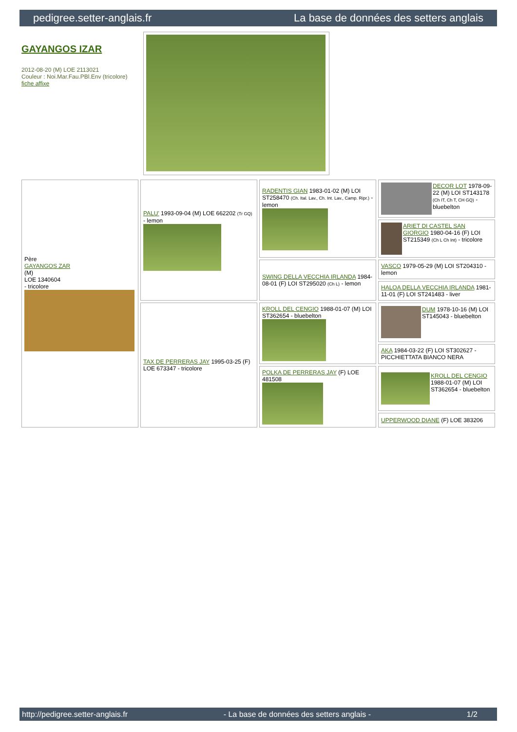pedigree.setter-anglais.fr La base de données des setters anglais
GAYANGOS IZAR
2012-08-20 (M) LOE 2113021
Couleur : Noi.Mar.Fau.PBl.Env (tricolore)
fiche affixe
| Père GAYANGOS ZAR (M) LOE 1340604 - tricolore | PALU' 1993-09-04 (M) LOE 662202 (Tr GQ) - lemon | RADENTIS GIAN 1983-01-02 (M) LOI ST258470 (Ch. Ital. Lav., Ch. Int. Lav., Camp. Ripr.) - lemon | DECOR LOT 1978-09-22 (M) LOI ST143178 (Ch IT, Ch T, CH GQ) - bluebelton |
| | | | ARIET DI CASTEL SAN GIORGIO 1980-04-16 (F) LOI ST215349 (Ch L Ch Int) - tricolore |
| | | SWING DELLA VECCHIA IRLANDA 1984-08-01 (F) LOI ST295020 (Ch L) - lemon | VASCO 1979-05-29 (M) LOI ST204310 - lemon |
| | | | HALOA DELLA VECCHIA IRLANDA 1981-11-01 (F) LOI ST241483 - liver |
| | TAX DE PERRERAS JAY 1995-03-25 (F) LOE 673347 - tricolore | KROLL DEL CENGIO 1988-01-07 (M) LOI ST362654 - bluebelton | DUM 1978-10-16 (M) LOI ST145043 - bluebelton |
| | | | AKA 1984-03-22 (F) LOI ST302627 - PICCHIETTATA BIANCO NERA |
| | | POLKA DE PERRERAS JAY (F) LOE 481508 | KROLL DEL CENGIO 1988-01-07 (M) LOI ST362654 - bluebelton |
| | | | UPPERWOOD DIANE (F) LOE 383206 |
http://pedigree.setter-anglais.fr - La base de données des setters anglais - 1/2